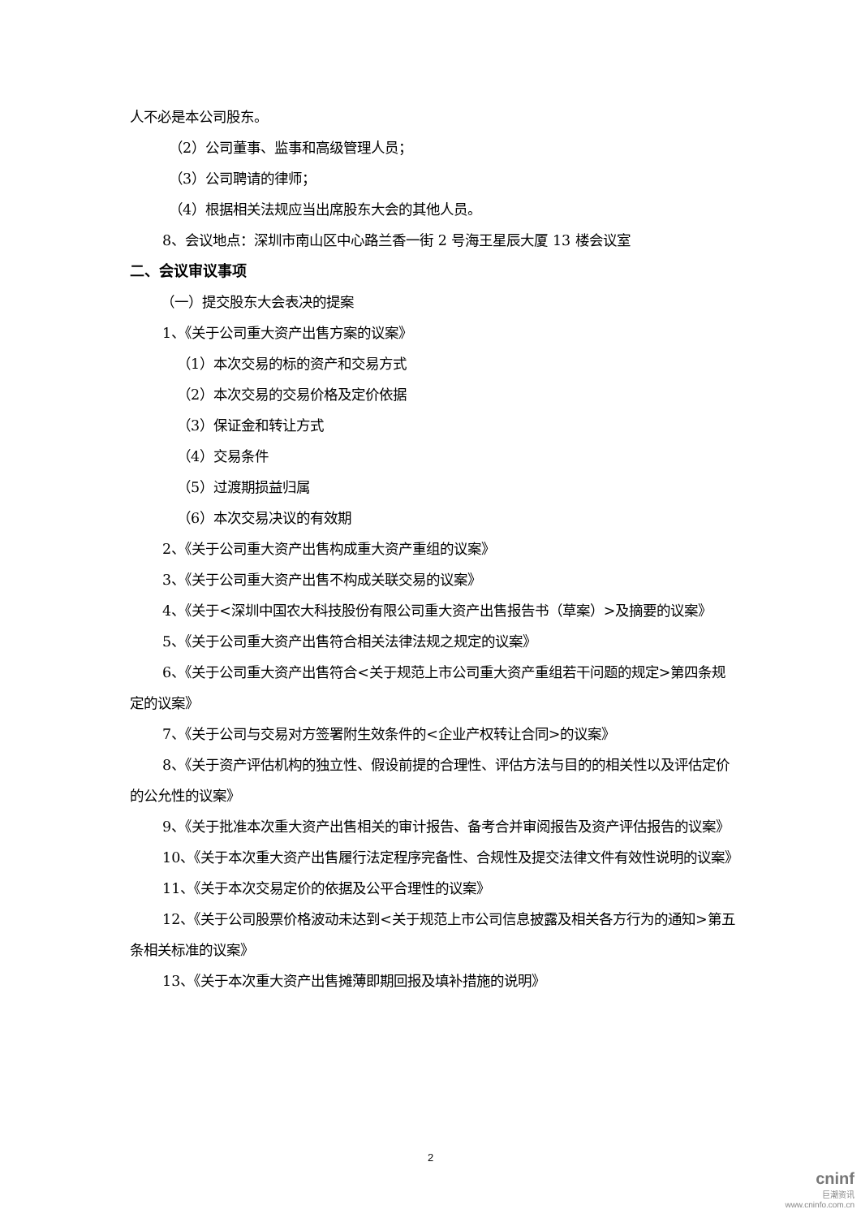人不必是本公司股东。
（2）公司董事、监事和高级管理人员；
（3）公司聘请的律师；
（4）根据相关法规应当出席股东大会的其他人员。
8、会议地点：深圳市南山区中心路兰香一街 2 号海王星辰大厦 13 楼会议室
二、会议审议事项
（一）提交股东大会表决的提案
1、《关于公司重大资产出售方案的议案》
（1）本次交易的标的资产和交易方式
（2）本次交易的交易价格及定价依据
（3）保证金和转让方式
（4）交易条件
（5）过渡期损益归属
（6）本次交易决议的有效期
2、《关于公司重大资产出售构成重大资产重组的议案》
3、《关于公司重大资产出售不构成关联交易的议案》
4、《关于<深圳中国农大科技股份有限公司重大资产出售报告书（草案）>及摘要的议案》
5、《关于公司重大资产出售符合相关法律法规之规定的议案》
6、《关于公司重大资产出售符合<关于规范上市公司重大资产重组若干问题的规定>第四条规定的议案》
7、《关于公司与交易对方签署附生效条件的<企业产权转让合同>的议案》
8、《关于资产评估机构的独立性、假设前提的合理性、评估方法与目的的相关性以及评估定价的公允性的议案》
9、《关于批准本次重大资产出售相关的审计报告、备考合并审阅报告及资产评估报告的议案》
10、《关于本次重大资产出售履行法定程序完备性、合规性及提交法律文件有效性说明的议案》
11、《关于本次交易定价的依据及公平合理性的议案》
12、《关于公司股票价格波动未达到<关于规范上市公司信息披露及相关各方行为的通知>第五条相关标准的议案》
13、《关于本次重大资产出售摊薄即期回报及填补措施的说明》
2
cninf
巨潮资讯
www.cninfo.com.cn